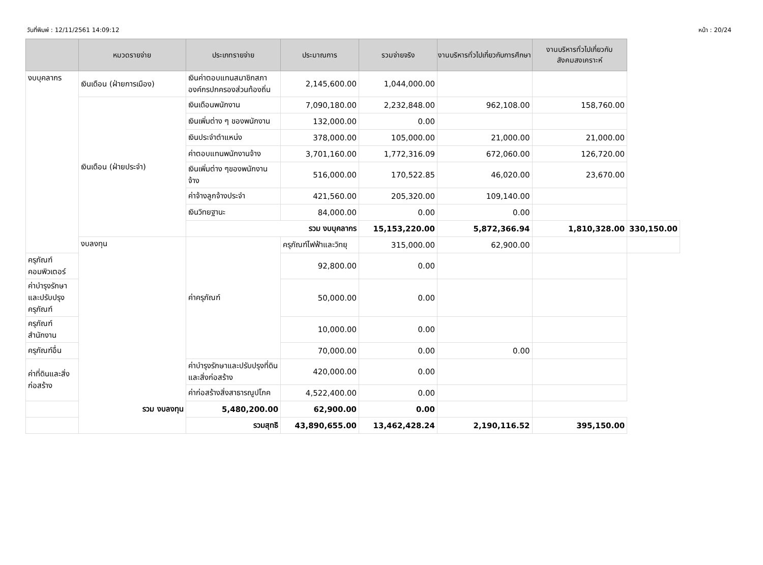วันที่พิมพ์ : 12/11/2561 14:09:12 หน้า : 20/24
| | หมวดรายจ่าย | ประเภทรายจ่าย | ประมาณการ | รวมจ่ายจริง | งานบริหารทั่วไปเกี่ยวกับการศึกษา | งานบริหารทั่วไปเกี่ยวกับสังคมสงเคราะห์ | |
| --- | --- | --- | --- | --- | --- | --- | --- |
| งบบุคลากร | เงินเดือน (ฝ่ายการเมือง) | เงินค่าตอบแทนสมาชิกสภาองค์กรปกครองส่วนท้องถิ่น | 2,145,600.00 | 1,044,000.00 | | | |
| | เงินเดือน (ฝ่ายประจำ) | เงินเดือนพนักงาน | 7,090,180.00 | 2,232,848.00 | 962,108.00 | 158,760.00 | |
| | | เงินเพิ่มต่าง ๆ ของพนักงาน | 132,000.00 | 0.00 | | | |
| | | เงินประจำตำแหน่ง | 378,000.00 | 105,000.00 | 21,000.00 | 21,000.00 | |
| | | ค่าตอบแทนพนักงานจ้าง | 3,701,160.00 | 1,772,316.09 | 672,060.00 | 126,720.00 | |
| | | เงินเพิ่มต่าง ๆของพนักงานจ้าง | 516,000.00 | 170,522.85 | 46,020.00 | 23,670.00 | |
| | | ค่าจ้างลูกจ้างประจำ | 421,560.00 | 205,320.00 | 109,140.00 | | |
| | | เงินวิทยฐานะ | 84,000.00 | 0.00 | 0.00 | | |
| | | รวม งบบุคลากร | | 15,153,220.00 | 5,872,366.94 | 1,810,328.00 | 330,150.00 |
| | งบลงทุน | ค่าครุภัณฑ์ | ครุภัณฑ์ไฟฟ้าและวิทยุ | 315,000.00 | 62,900.00 | | |
| ครุภัณฑ์คอมพิวเตอร์ | | | 92,800.00 | 0.00 | | | |
| ค่าบำรุงรักษาและปรับปรุงครุภัณฑ์ | | | 50,000.00 | 0.00 | | | |
| ครุภัณฑ์สำนักงาน | | | 10,000.00 | 0.00 | | | |
| ครุภัณฑ์อื่น | | | 70,000.00 | 0.00 | 0.00 | | |
| ค่าที่ดินและสิ่งก่อสร้าง | | ค่าบำรุงรักษาและปรับปรุงที่ดินและสิ่งก่อสร้าง | 420,000.00 | 0.00 | | | |
| | | ค่าก่อสร้างสิ่งสาธารณูปโภค | 4,522,400.00 | 0.00 | | | |
| รวม งบลงทุน | | 5,480,200.00 | 62,900.00 | 0.00 | | | |
| รวมสุทธิ | | | 43,890,655.00 | 13,462,428.24 | 2,190,116.52 | 395,150.00 | |